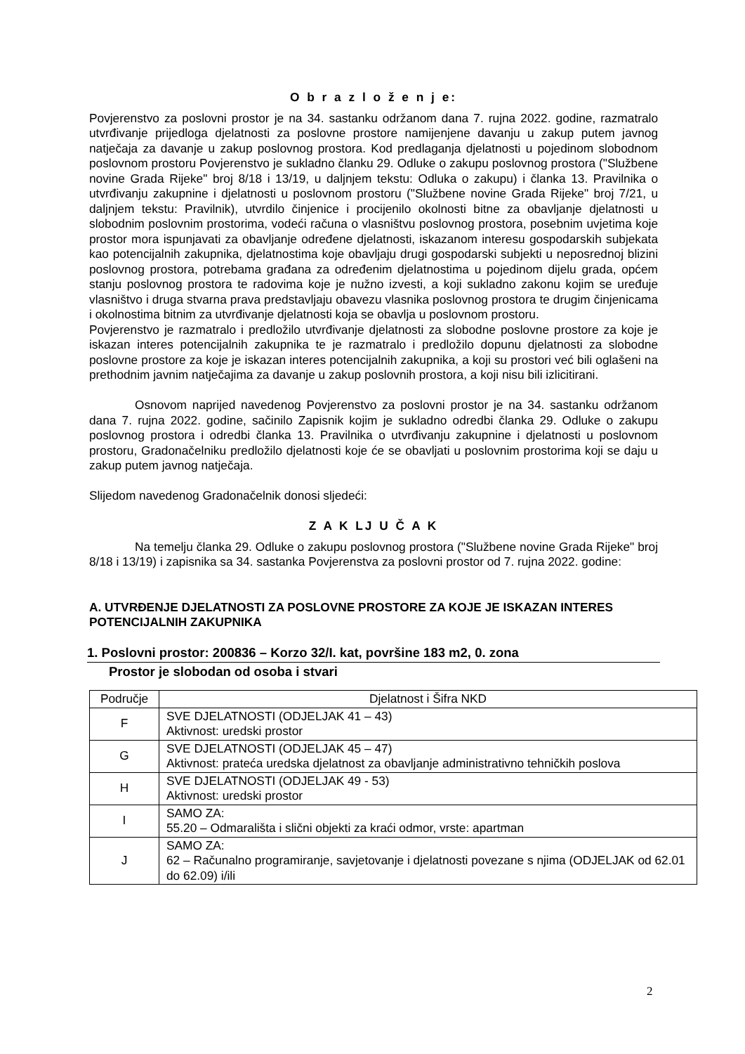O b r a z l o ž e n j e:
Povjerenstvo za poslovni prostor je na 34. sastanku održanom dana 7. rujna 2022. godine, razmatralo utvrđivanje prijedloga djelatnosti za poslovne prostore namijenjene davanju u zakup putem javnog natječaja za davanje u zakup poslovnog prostora. Kod predlaganja djelatnosti u pojedinom slobodnom poslovnom prostoru Povjerenstvo je sukladno članku 29. Odluke o zakupu poslovnog prostora ("Službene novine Grada Rijeke" broj 8/18 i 13/19, u daljnjem tekstu: Odluka o zakupu) i članka 13. Pravilnika o utvrđivanju zakupnine i djelatnosti u poslovnom prostoru ("Službene novine Grada Rijeke" broj 7/21, u daljnjem tekstu: Pravilnik), utvrdilo činjenice i procijenilo okolnosti bitne za obavljanje djelatnosti u slobodnim poslovnim prostorima, vodeći računa o vlasništvu poslovnog prostora, posebnim uvjetima koje prostor mora ispunjavati za obavljanje određene djelatnosti, iskazanom interesu gospodarskih subjekata kao potencijalnih zakupnika, djelatnostima koje obavljaju drugi gospodarski subjekti u neposrednoj blizini poslovnog prostora, potrebama građana za određenim djelatnostima u pojedinom dijelu grada, općem stanju poslovnog prostora te radovima koje je nužno izvesti, a koji sukladno zakonu kojim se uređuje vlasništvo i druga stvarna prava predstavljaju obavezu vlasnika poslovnog prostora te drugim činjenicama i okolnostima bitnim za utvrđivanje djelatnosti koja se obavlja u poslovnom prostoru.
Povjerenstvo je razmatralo i predložilo utvrđivanje djelatnosti za slobodne poslovne prostore za koje je iskazan interes potencijalnih zakupnika te je razmatralo i predložilo dopunu djelatnosti za slobodne poslovne prostore za koje je iskazan interes potencijalnih zakupnika, a koji su prostori već bili oglašeni na prethodnim javnim natječajima za davanje u zakup poslovnih prostora, a koji nisu bili izlicitirani.
Osnovom naprijed navedenog Povjerenstvo za poslovni prostor je na 34. sastanku održanom dana 7. rujna 2022. godine, sačinilo Zapisnik kojim je sukladno odredbi članka 29. Odluke o zakupu poslovnog prostora i odredbi članka 13. Pravilnika o utvrđivanju zakupnine i djelatnosti u poslovnom prostoru, Gradonačelniku predložilo djelatnosti koje će se obavljati u poslovnim prostorima koji se daju u zakup putem javnog natječaja.
Slijedom navedenog Gradonačelnik donosi sljedeći:
Z A K LJ U Č A K
Na temelju članka 29. Odluke o zakupu poslovnog prostora ("Službene novine Grada Rijeke" broj 8/18 i 13/19) i zapisnika sa 34. sastanka Povjerenstva za poslovni prostor od 7. rujna 2022. godine:
A. UTVRĐENJE DJELATNOSTI ZA POSLOVNE PROSTORE ZA KOJE JE ISKAZAN INTERES POTENCIJALNIH ZAKUPNIKA
1. Poslovni prostor: 200836 – Korzo 32/I. kat, površine 183 m2, 0. zona
Prostor je slobodan od osoba i stvari
| Područje | Djelatnost i Šifra NKD |
| --- | --- |
| F | SVE DJELATNOSTI (ODJELJAK 41 – 43) Aktivnost: uredski prostor |
| G | SVE DJELATNOSTI (ODJELJAK 45 – 47) Aktivnost: prateća uredska djelatnost za obavljanje administrativno tehničkih poslova |
| H | SVE DJELATNOSTI (ODJELJAK 49 - 53) Aktivnost: uredski prostor |
| I | SAMO ZA: 55.20 – Odmarališta i slični objekti za kraći odmor, vrste: apartman |
| J | SAMO ZA: 62 – Računalno programiranje, savjetovanje i djelatnosti povezane s njima (ODJELJAK od 62.01 do 62.09) i/ili |
2